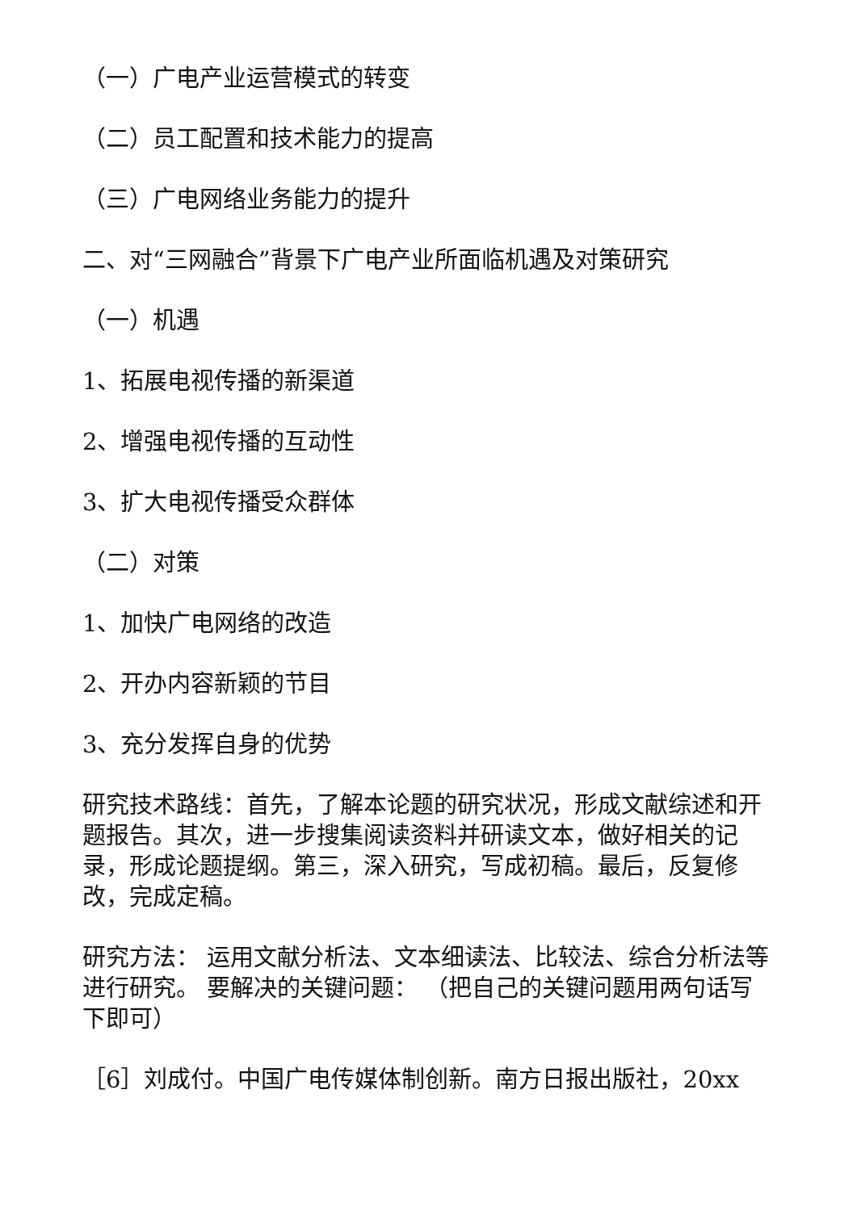（一）广电产业运营模式的转变
（二）员工配置和技术能力的提高
（三）广电网络业务能力的提升
二、对“三网融合”背景下广电产业所面临机遇及对策研究
（一）机遇
1、拓展电视传播的新渠道
2、增强电视传播的互动性
3、扩大电视传播受众群体
（二）对策
1、加快广电网络的改造
2、开办内容新颖的节目
3、充分发挥自身的优势
研究技术路线：首先，了解本论题的研究状况，形成文献综述和开题报告。其次，进一步搜集阅读资料并研读文本，做好相关的记录，形成论题提纲。第三，深入研究，写成初稿。最后，反复修改，完成定稿。
研究方法： 运用文献分析法、文本细读法、比较法、综合分析法等进行研究。 要解决的关键问题： （把自己的关键问题用两句话写下即可）
［6］刘成付。中国广电传媒体制创新。南方日报出版社，20xx